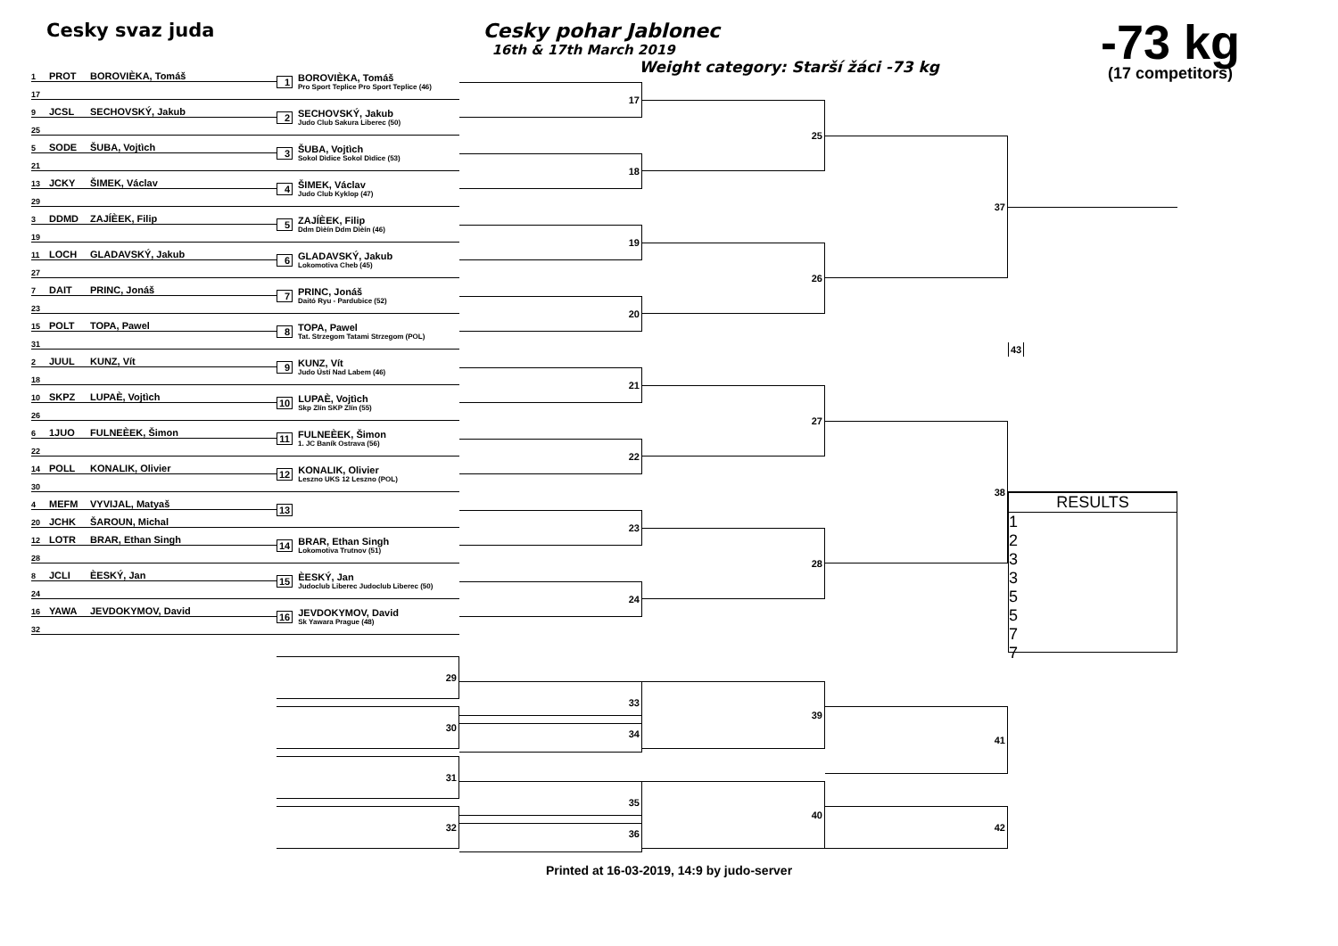Cesky svaz juda Cesky pohar Jablonec
16th & 17th March 2019
Weight category: Starší žáci -73 kg
-73 kg
(17 competitors)
1 PROT BOROVIÈKA, Tomáš
17
1
BOROVIÈKA, Tomáš
Pro Sport Teplice Pro Sport Teplice (46)
9 JCSL SECHOVSKÝ, Jakub
25
2
SECHOVSKÝ, Jakub
Judo Club Sakura Liberec (50)
5 SODE ŠUBA, Vojtìch
21
3
ŠUBA, Vojtìch
Sokol Dìdice Sokol Dìdice (53)
13 JCKY ŠIMEK, Václav
29
4
ŠIMEK, Václav
Judo Club Kyklop (47)
3 DDMD ZAJÍÈEK, Filip
19
5
ZAJÍÈEK, Filip
Ddm Dìèín Ddm Dìèín (46)
11 LOCH GLADAVSKÝ, Jakub
27
6
GLADAVSKÝ, Jakub
Lokomotiva Cheb (45)
7 DAIT PRINC, Jonáš
23
7
PRINC, Jonáš
Daitó Ryu - Pardubice (52)
15 POLT TOPA, Pawel
31
8
TOPA, Pawel
Tat. Strzegom Tatami Strzegom (POL)
2 JUUL KUNZ, Vít
18
9
KUNZ, Vít
Judo Ústí Nad Labem (46)
10 SKPZ LUPAÈ, Vojtìch
26
10
LUPAÈ, Vojtìch
Skp Zlín SKP Zlín (55)
6 1JUO FULNEÈEK, Šimon
22
11
FULNEÈEK, Šimon
1. JC Baník Ostrava (56)
14 POLL KONALIK, Olivier
30
12
KONALIK, Olivier
Leszno UKS 12 Leszno (POL)
4 MEFM VYVIJAL, Matyaš
20 JCHK ŠAROUN, Michal
13
12 LOTR BRAR, Ethan Singh
28
14
BRAR, Ethan Singh
Lokomotiva Trutnov (51)
8 JCLI ÈESKÝ, Jan
24
15
ÈESKÝ, Jan
Judoclub Liberec Judoclub Liberec (50)
16 YAWA JEVDOKYMOV, David
32
16
JEVDOKYMOV, David
Sk Yawara Prague (48)
17
18
19
20
21
22
23
24
25
26
27
28
37
38
43
RESULTS
1
2
3
3
5
5
7
7
29
30
31
32
33
34
35
36
39
40
41
42
Printed at 16-03-2019, 14:9 by judo-server